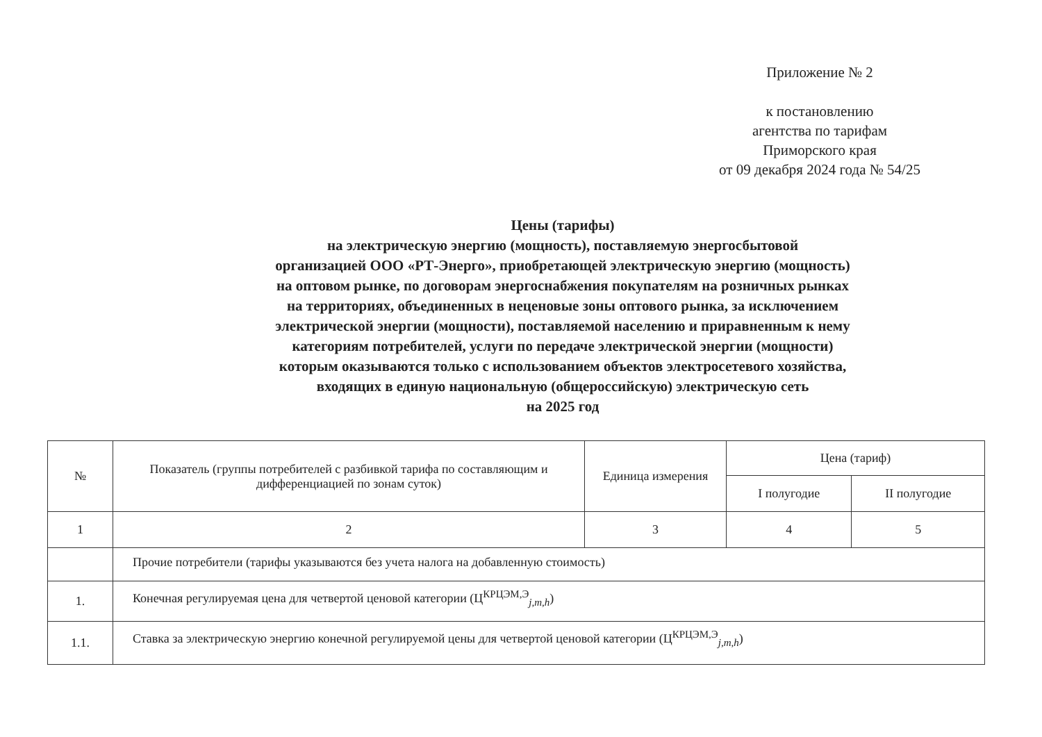Приложение № 2
к постановлению
агентства по тарифам
Приморского края
от 09 декабря 2024 года № 54/25
Цены (тарифы)
на электрическую энергию (мощность), поставляемую энергосбытовой
организацией ООО «РТ-Энерго», приобретающей электрическую энергию (мощность)
на оптовом рынке, по договорам энергоснабжения покупателям на розничных рынках
на территориях, объединенных в неценовые зоны оптового рынка, за исключением
электрической энергии (мощности), поставляемой населению и приравненным к нему
категориям потребителей, услуги по передаче электрической энергии (мощности)
которым оказываются только с использованием объектов электросетевого хозяйства,
входящих в единую национальную (общероссийскую) электрическую сеть
на 2025 год
| № | Показатель (группы потребителей с разбивкой тарифа по составляющим и дифференциацией по зонам суток) | Единица измерения | Цена (тариф) | |
| --- | --- | --- | --- | --- |
| | | | I полугодие | II полугодие |
| 1 | 2 | 3 | 4 | 5 |
| | Прочие потребители (тарифы указываются без учета налога на добавленную стоимость) | | | |
| 1. | Конечная регулируемая цена для четвертой ценовой категории (Ц<sup>КРЦЭМ,Э</sup><sub>j,m,h</sub>) | | | |
| 1.1. | Ставка за электрическую энергию конечной регулируемой цены для четвертой ценовой категории (Ц<sup>КРЦЭМ,Э</sup><sub>j,m,h</sub>) | | | |